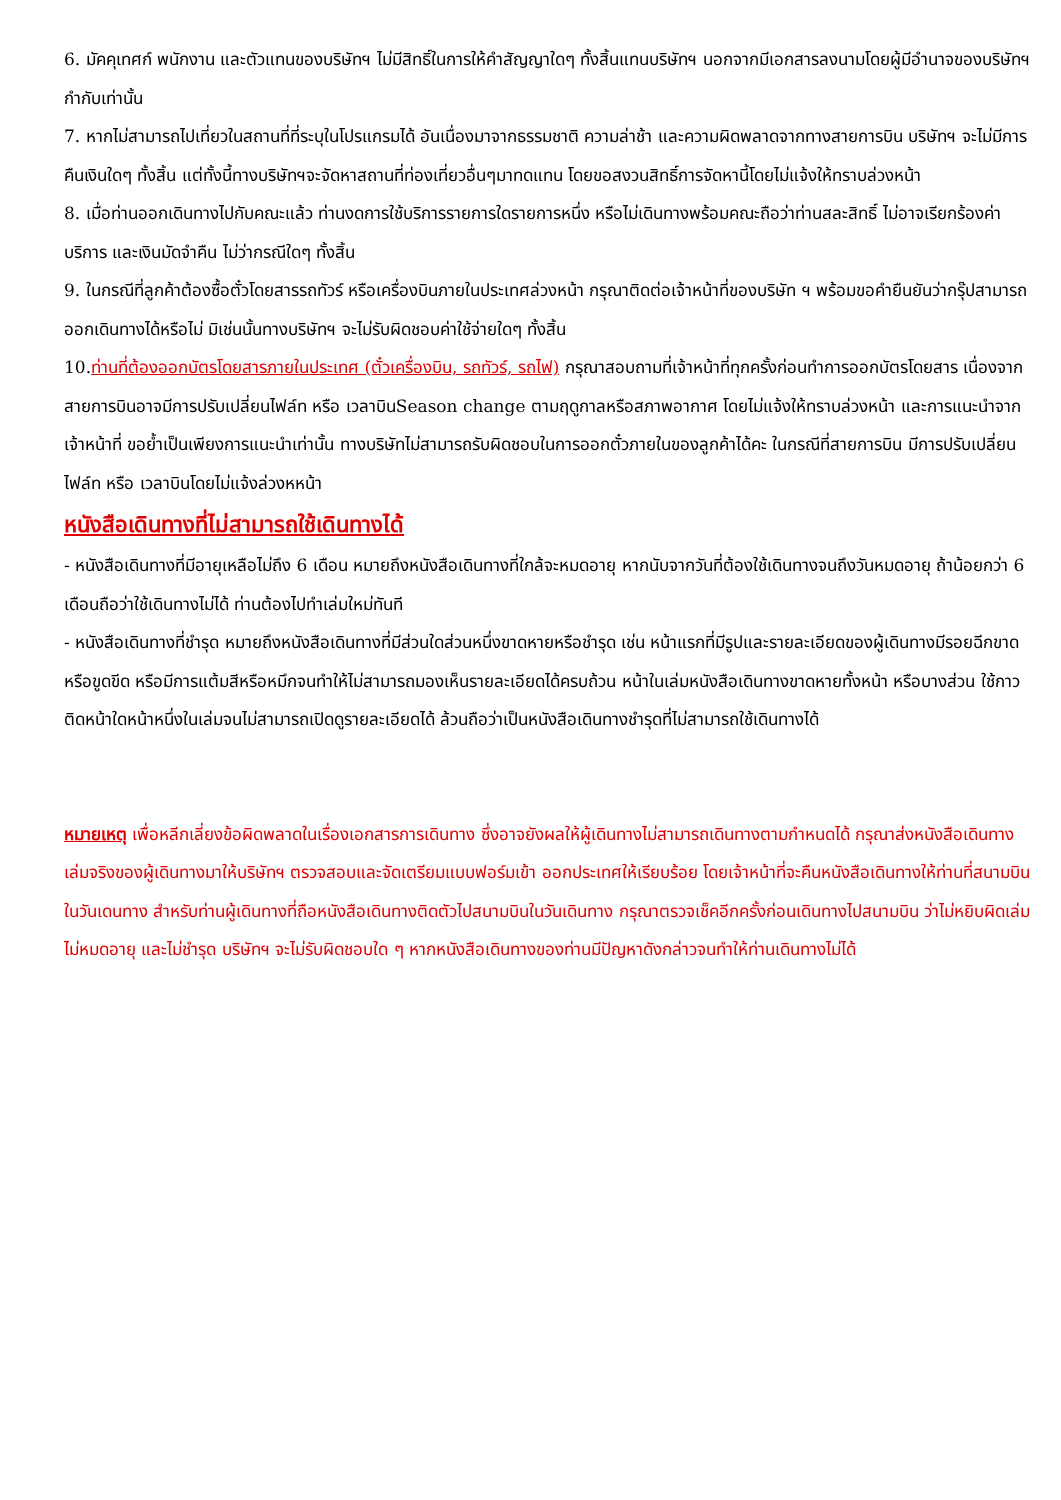6. มัคคุเทศก์ พนักงาน และตัวแทนของบริษัทฯ ไม่มีสิทธิ์ในการให้คำสัญญาใดๆ ทั้งสิ้นแทนบริษัทฯ นอกจากมีเอกสารลงนามโดยผู้มีอำนาจของบริษัทฯ กำกับเท่านั้น
7. หากไม่สามารถไปเที่ยวในสถานที่ที่ระบุในโปรแกรมได้ อันเนื่องมาจากธรรมชาติ ความล่าช้า และความผิดพลาดจากทางสายการบิน บริษัทฯ จะไม่มีการคืนเงินใดๆ ทั้งสิ้น แต่ทั้งนี้ทางบริษัทฯจะจัดหาสถานที่ท่องเที่ยวอื่นๆมาทดแทน โดยขอสงวนสิทธิ์การจัดหานี้โดยไม่แจ้งให้ทราบล่วงหน้า
8. เมื่อท่านออกเดินทางไปกับคณะแล้ว ท่านงดการใช้บริการรายการใดรายการหนึ่ง หรือไม่เดินทางพร้อมคณะถือว่าท่านสละสิทธิ์ ไม่อาจเรียกร้องค่าบริการ และเงินมัดจำคืน ไม่ว่ากรณีใดๆ ทั้งสิ้น
9. ในกรณีที่ลูกค้าต้องซื้อตั๋วโดยสารรถทัวร์ หรือเครื่องบินภายในประเทศล่วงหน้า กรุณาติดต่อเจ้าหน้าที่ของบริษัท ฯ พร้อมขอคำยืนยันว่ากรุ๊ปสามารถออกเดินทางได้หรือไม่ มิเช่นนั้นทางบริษัทฯ จะไม่รับผิดชอบค่าใช้จ่ายใดๆ ทั้งสิ้น
10.ท่านที่ต้องออกบัตรโดยสารภายในประเทศ (ตั๋วเครื่องบิน, รถทัวร์, รถไฟ) กรุณาสอบถามที่เจ้าหน้าที่ทุกครั้งก่อนทำการออกบัตรโดยสาร เนื่องจากสายการบินอาจมีการปรับเปลี่ยนไฟล์ท หรือ เวลาบินSeason change ตามฤดูกาลหรือสภาพอากาศ โดยไม่แจ้งให้ทราบล่วงหน้า และการแนะนำจากเจ้าหน้าที่ ขอย้ำเป็นเพียงการแนะนำเท่านั้น ทางบริษัทไม่สามารถรับผิดชอบในการออกตั๋วภายในของลูกค้าได้คะ ในกรณีที่สายการบิน มีการปรับเปลี่ยนไฟล์ท หรือ เวลาบินโดยไม่แจ้งล่วงหหน้า
หนังสือเดินทางที่ไม่สามารถใช้เดินทางได้
- หนังสือเดินทางที่มีอายุเหลือไม่ถึง 6 เดือน หมายถึงหนังสือเดินทางที่ใกล้จะหมดอายุ หากนับจากวันที่ต้องใช้เดินทางจนถึงวันหมดอายุ ถ้าน้อยกว่า 6 เดือนถือว่าใช้เดินทางไม่ได้ ท่านต้องไปทำเล่มใหม่ทันที
- หนังสือเดินทางที่ชำรุด หมายถึงหนังสือเดินทางที่มีส่วนใดส่วนหนึ่งขาดหายหรือชำรุด เช่น หน้าแรกที่มีรูปและรายละเอียดของผู้เดินทางมีรอยฉีกขาด หรือขูดขีด หรือมีการแต้มสีหรือหมึกจนทำให้ไม่สามารถมองเห็นรายละเอียดได้ครบถ้วน หน้าในเล่มหนังสือเดินทางขาดหายทั้งหน้า หรือบางส่วน ใช้กาวติดหน้าใดหน้าหนึ่งในเล่มจนไม่สามารถเปิดดูรายละเอียดได้ ล้วนถือว่าเป็นหนังสือเดินทางชำรุดที่ไม่สามารถใช้เดินทางได้
หมายเหตุ เพื่อหลีกเลี่ยงข้อผิดพลาดในเรื่องเอกสารการเดินทาง ซึ่งอาจยังผลให้ผู้เดินทางไม่สามารถเดินทางตามกำหนดได้ กรุณาส่งหนังสือเดินทางเล่มจริงของผู้เดินทางมาให้บริษัทฯ ตรวจสอบและจัดเตรียมแบบฟอร์มเข้า ออกประเทศให้เรียบร้อย โดยเจ้าหน้าที่จะคืนหนังสือเดินทางให้ท่านที่สนามบินในวันเดนทาง สำหรับท่านผู้เดินทางที่ถือหนังสือเดินทางติดตัวไปสนามบินในวันเดินทาง กรุณาตรวจเช็คอีกครั้งก่อนเดินทางไปสนามบิน ว่าไม่หยิบผิดเล่ม ไม่หมดอายุ และไม่ชำรุด บริษัทฯ จะไม่รับผิดชอบใด ๆ หากหนังสือเดินทางของท่านมีปัญหาดังกล่าวจนทำให้ท่านเดินทางไม่ได้